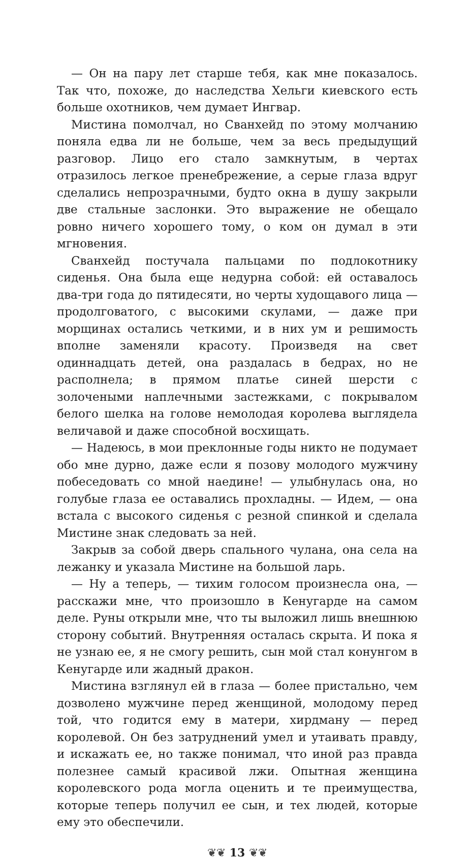— Он на пару лет старше тебя, как мне показалось. Так что, похоже, до наследства Хельги киевского есть больше охотников, чем думает Ингвар.
Мистина помолчал, но Сванхейд по этому молчанию поняла едва ли не больше, чем за весь предыдущий разговор. Лицо его стало замкнутым, в чертах отразилось легкое пренебрежение, а серые глаза вдруг сделались непрозрачными, будто окна в душу закрыли две стальные заслонки. Это выражение не обещало ровно ничего хорошего тому, о ком он думал в эти мгновения.
Сванхейд постучала пальцами по подлокотнику сиденья. Она была еще недурна собой: ей оставалось два-три года до пятидесяти, но черты худощавого лица — продолговатого, с высокими скулами, — даже при морщинах остались четкими, и в них ум и решимость вполне заменяли красоту. Произведя на свет одиннадцать детей, она раздалась в бедрах, но не располнела; в прямом платье синей шерсти с золочеными наплечными застежками, с покрывалом белого шелка на голове немолодая королева выглядела величавой и даже способной восхищать.
— Надеюсь, в мои преклонные годы никто не подумает обо мне дурно, даже если я позову молодого мужчину побеседовать со мной наедине! — улыбнулась она, но голубые глаза ее оставались прохладны. — Идем, — она встала с высокого сиденья с резной спинкой и сделала Мистине знак следовать за ней.
Закрыв за собой дверь спального чулана, она села на лежанку и указала Мистине на большой ларь.
— Ну а теперь, — тихим голосом произнесла она, — расскажи мне, что произошло в Кенугарде на самом деле. Руны открыли мне, что ты выложил лишь внешнюю сторону событий. Внутренняя осталась скрыта. И пока я не узнаю ее, я не смогу решить, сын мой стал конунгом в Кенугарде или жадный дракон.
Мистина взглянул ей в глаза — более пристально, чем дозволено мужчине перед женщиной, молодому перед той, что годится ему в матери, хирдману — перед королевой. Он без затруднений умел и утаивать правду, и искажать ее, но также понимал, что иной раз правда полезнее самый красивой лжи. Опытная женщина королевского рода могла оценить и те преимущества, которые теперь получил ее сын, и тех людей, которые ему это обеспечили.
❦❦ 13 ❦❦